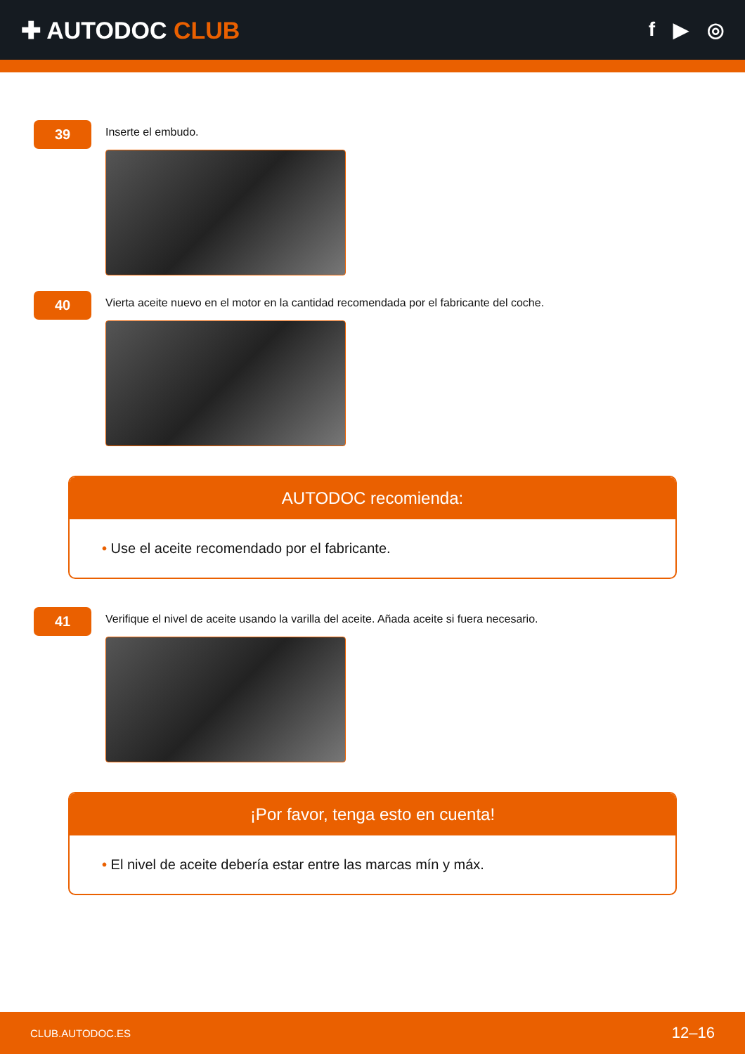✚ AUTODOC CLUB
f ▶ ◎
39
Inserte el embudo.
40
Vierta aceite nuevo en el motor en la cantidad recomendada por el fabricante del coche.
AUTODOC recomienda:
• Use el aceite recomendado por el fabricante.
41
Verifique el nivel de aceite usando la varilla del aceite. Añada aceite si fuera necesario.
¡Por favor, tenga esto en cuenta!
• El nivel de aceite debería estar entre las marcas mín y máx.
CLUB.AUTODOC.ES 12–16